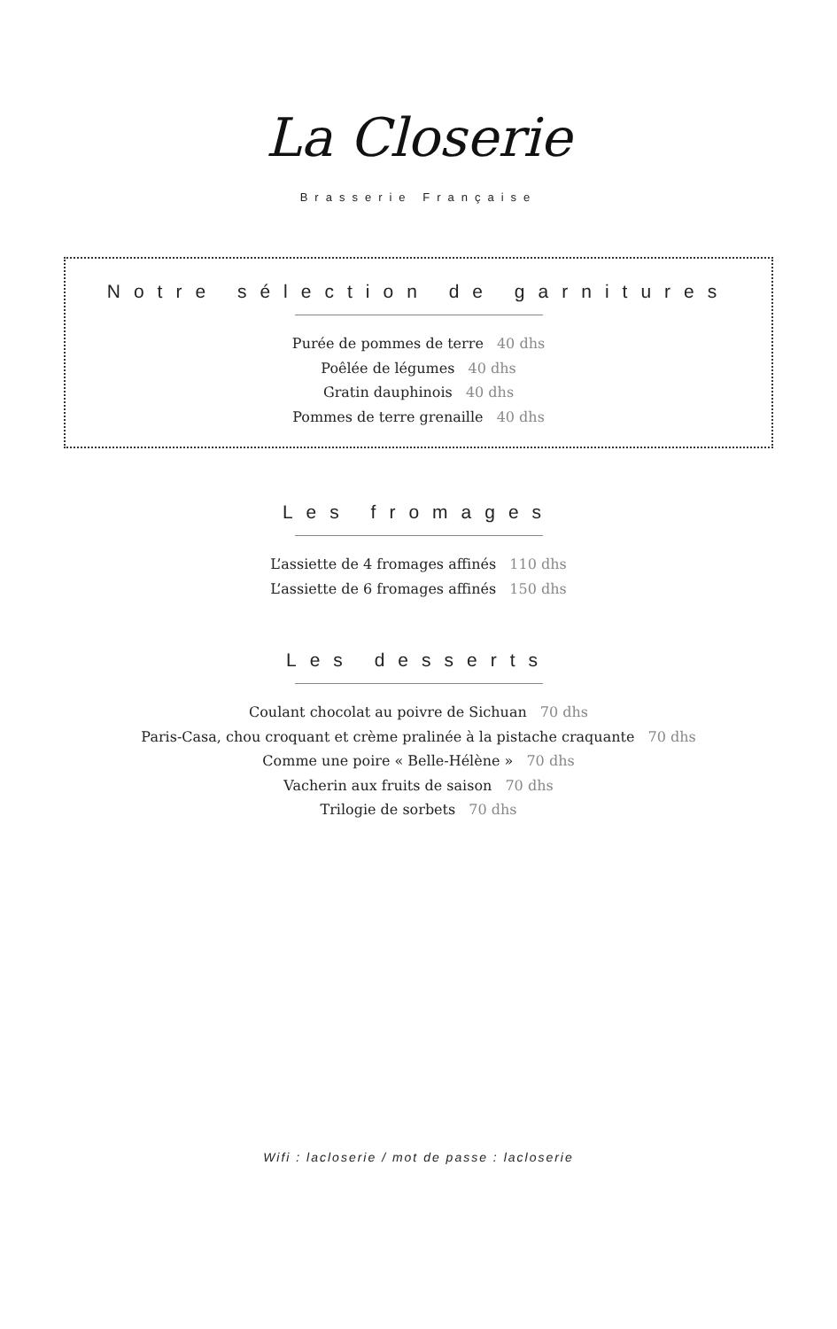La Closerie
Brasserie Française
Notre sélection de garnitures
Purée de pommes de terre 40 dhs
Poêlée de légumes 40 dhs
Gratin dauphinois 40 dhs
Pommes de terre grenaille 40 dhs
Les fromages
L’assiette de 4 fromages affinés 110 dhs
L’assiette de 6 fromages affinés 150 dhs
Les desserts
Coulant chocolat au poivre de Sichuan 70 dhs
Paris-Casa, chou croquant et crème pralinée à la pistache craquante 70 dhs
Comme une poire « Belle-Hélène » 70 dhs
Vacherin aux fruits de saison 70 dhs
Trilogie de sorbets 70 dhs
Wifi : lacloserie / mot de passe : lacloserie